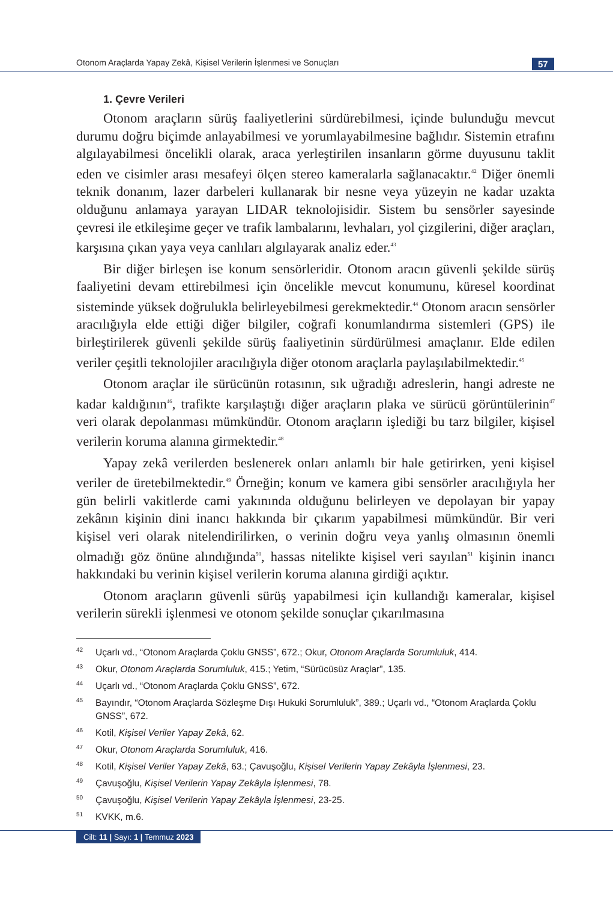Otonom Araçlarda Yapay Zekâ, Kişisel Verilerin İşlenmesi ve Sonuçları 57
1. Çevre Verileri
Otonom araçların sürüş faaliyetlerini sürdürebilmesi, içinde bulunduğu mevcut durumu doğru biçimde anlayabilmesi ve yorumlayabilmesine bağlıdır. Sistemin etrafını algılayabilmesi öncelikli olarak, araca yerleştirilen insanların görme duyusunu taklit eden ve cisimler arası mesafeyi ölçen stereo kameralarla sağlanacaktır.<sup>42</sup> Diğer önemli teknik donanım, lazer darbeleri kullanarak bir nesne veya yüzeyin ne kadar uzakta olduğunu anlamaya yarayan LIDAR teknolojisidir. Sistem bu sensörler sayesinde çevresi ile etkileşime geçer ve trafik lambalarını, levhaları, yol çizgilerini, diğer araçları, karşısına çıkan yaya veya canlıları algılayarak analiz eder.<sup>43</sup>
Bir diğer birleşen ise konum sensörleridir. Otonom aracın güvenli şekilde sürüş faaliyetini devam ettirebilmesi için öncelikle mevcut konumunu, küresel koordinat sisteminde yüksek doğrulukla belirleyebilmesi gerekmektedir.<sup>44</sup> Otonom aracın sensörler aracılığıyla elde ettiği diğer bilgiler, coğrafi konumlandırma sistemleri (GPS) ile birleştirilerek güvenli şekilde sürüş faaliyetinin sürdürülmesi amaçlanır. Elde edilen veriler çeşitli teknolojiler aracılığıyla diğer otonom araçlarla paylaşılabilmektedir.<sup>45</sup>
Otonom araçlar ile sürücünün rotasının, sık uğradığı adreslerin, hangi adreste ne kadar kaldığının<sup>46</sup>, trafikte karşılaştığı diğer araçların plaka ve sürücü görüntülerinin<sup>47</sup> veri olarak depolanması mümkündür. Otonom araçların işlediği bu tarz bilgiler, kişisel verilerin koruma alanına girmektedir.<sup>48</sup>
Yapay zekâ verilerden beslenerek onları anlamlı bir hale getirirken, yeni kişisel veriler de üretebilmektedir.<sup>49</sup> Örneğin; konum ve kamera gibi sensörler aracılığıyla her gün belirli vakitlerde cami yakınında olduğunu belirleyen ve depolayan bir yapay zekânın kişinin dini inancı hakkında bir çıkarım yapabilmesi mümkündür. Bir veri kişisel veri olarak nitelendirilirken, o verinin doğru veya yanlış olmasının önemli olmadığı göz önüne alındığında<sup>50</sup>, hassas nitelikte kişisel veri sayılan<sup>51</sup> kişinin inancı hakkındaki bu verinin kişisel verilerin koruma alanına girdiği açıktır.
Otonom araçların güvenli sürüş yapabilmesi için kullandığı kameralar, kişisel verilerin sürekli işlenmesi ve otonom şekilde sonuçlar çıkarılmasına
42 Uçarlı vd., “Otonom Araçlarda Çoklu GNSS”, 672.; Okur, Otonom Araçlarda Sorumluluk, 414.
43 Okur, Otonom Araçlarda Sorumluluk, 415.; Yetim, “Sürücüsüz Araçlar”, 135.
44 Uçarlı vd., “Otonom Araçlarda Çoklu GNSS”, 672.
45 Bayındır, “Otonom Araçlarda Sözleşme Dışı Hukuki Sorumluluk”, 389.; Uçarlı vd., “Otonom Araçlarda Çoklu GNSS”, 672.
46 Kotil, Kişisel Veriler Yapay Zekâ, 62.
47 Okur, Otonom Araçlarda Sorumluluk, 416.
48 Kotil, Kişisel Veriler Yapay Zekâ, 63.; Çavuşoğlu, Kişisel Verilerin Yapay Zekâyla İşlenmesi, 23.
49 Çavuşoğlu, Kişisel Verilerin Yapay Zekâyla İşlenmesi, 78.
50 Çavuşoğlu, Kişisel Verilerin Yapay Zekâyla İşlenmesi, 23-25.
51 KVKK, m.6.
Cilt: 11 | Sayı: 1 | Temmuz 2023